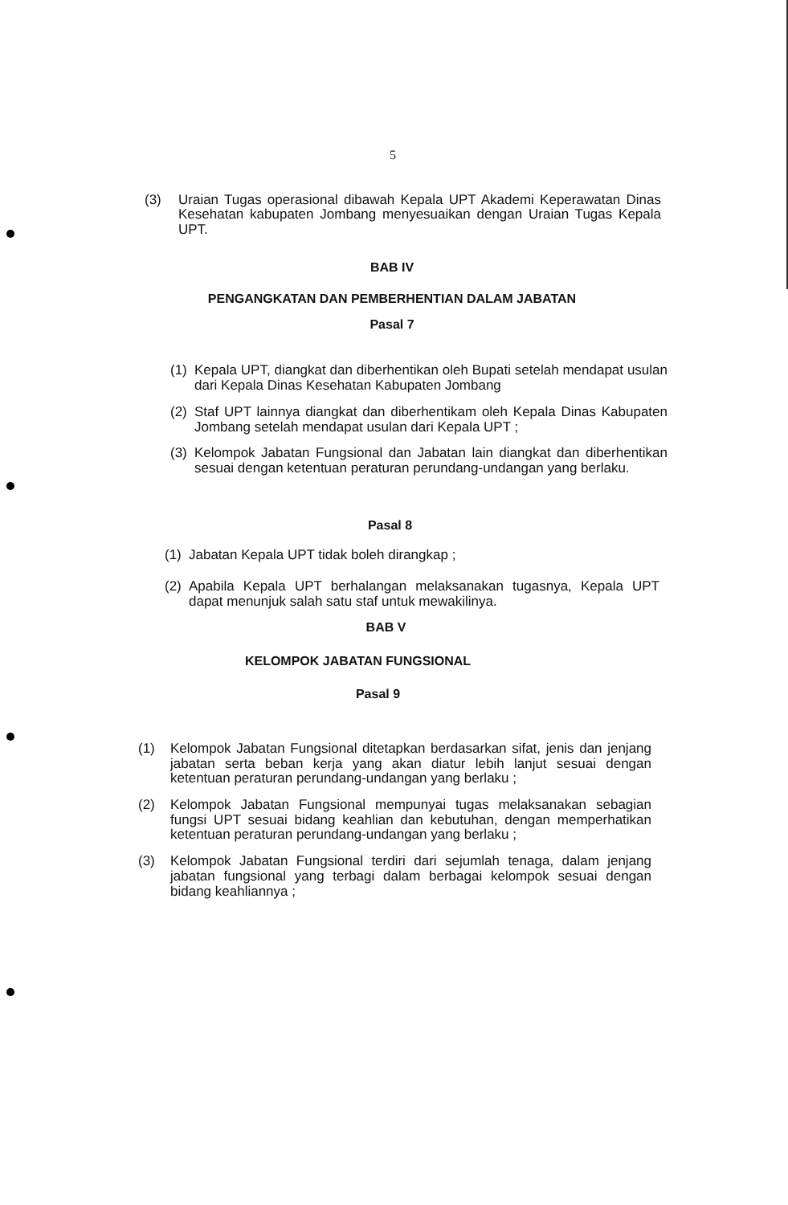5
(3) Uraian Tugas operasional dibawah Kepala UPT Akademi Keperawatan Dinas Kesehatan kabupaten Jombang menyesuaikan dengan Uraian Tugas Kepala UPT.
BAB IV
PENGANGKATAN DAN PEMBERHENTIAN DALAM JABATAN
Pasal 7
(1)
Kepala UPT, diangkat dan diberhentikan oleh Bupati setelah mendapat usulan dari Kepala Dinas Kesehatan Kabupaten Jombang
(2)
Staf UPT lainnya diangkat dan diberhentikam oleh Kepala Dinas Kabupaten Jombang setelah mendapat usulan dari Kepala UPT ;
(3)
Kelompok Jabatan Fungsional dan Jabatan lain diangkat dan diberhentikan sesuai dengan ketentuan peraturan perundang-undangan yang berlaku.
Pasal 8
(1)
Jabatan Kepala UPT tidak boleh dirangkap ;
(2)
Apabila Kepala UPT berhalangan melaksanakan tugasnya, Kepala UPT dapat menunjuk salah satu staf untuk mewakilinya.
BAB V
KELOMPOK JABATAN FUNGSIONAL
Pasal 9
(1) Kelompok Jabatan Fungsional ditetapkan berdasarkan sifat, jenis dan jenjang jabatan serta beban kerja yang akan diatur lebih lanjut sesuai dengan ketentuan peraturan perundang-undangan yang berlaku ;
(2) Kelompok Jabatan Fungsional mempunyai tugas melaksanakan sebagian fungsi UPT sesuai bidang keahlian dan kebutuhan, dengan memperhatikan ketentuan peraturan perundang-undangan yang berlaku ;
(3) Kelompok Jabatan Fungsional terdiri dari sejumlah tenaga, dalam jenjang jabatan fungsional yang terbagi dalam berbagai kelompok sesuai dengan bidang keahliannya ;